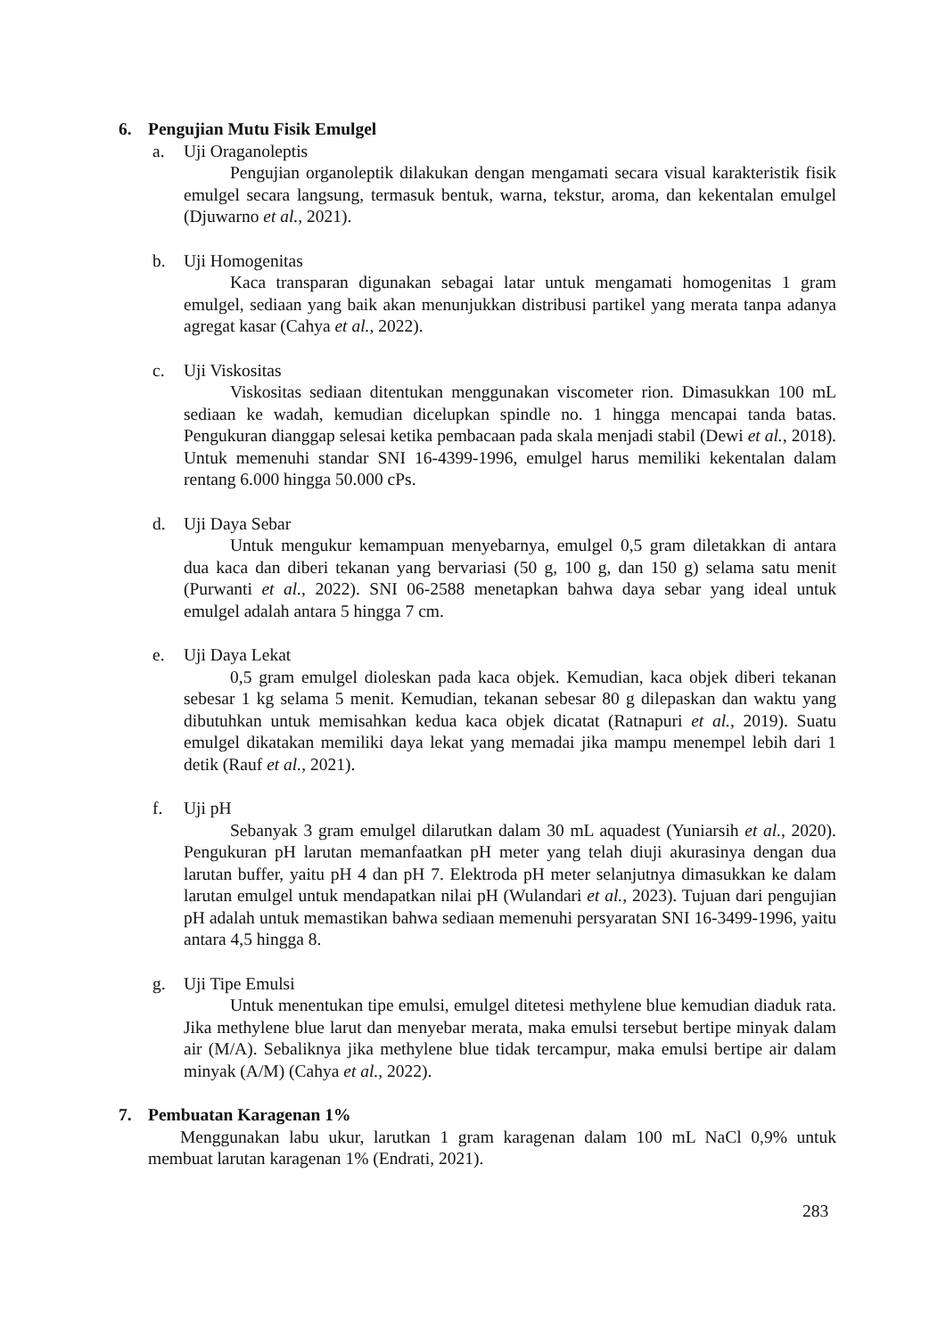6. Pengujian Mutu Fisik Emulgel
a. Uji Oraganoleptis
Pengujian organoleptik dilakukan dengan mengamati secara visual karakteristik fisik emulgel secara langsung, termasuk bentuk, warna, tekstur, aroma, dan kekentalan emulgel (Djuwarno et al., 2021).
b. Uji Homogenitas
Kaca transparan digunakan sebagai latar untuk mengamati homogenitas 1 gram emulgel, sediaan yang baik akan menunjukkan distribusi partikel yang merata tanpa adanya agregat kasar (Cahya et al., 2022).
c. Uji Viskositas
Viskositas sediaan ditentukan menggunakan viscometer rion. Dimasukkan 100 mL sediaan ke wadah, kemudian dicelupkan spindle no. 1 hingga mencapai tanda batas. Pengukuran dianggap selesai ketika pembacaan pada skala menjadi stabil (Dewi et al., 2018). Untuk memenuhi standar SNI 16-4399-1996, emulgel harus memiliki kekentalan dalam rentang 6.000 hingga 50.000 cPs.
d. Uji Daya Sebar
Untuk mengukur kemampuan menyebarnya, emulgel 0,5 gram diletakkan di antara dua kaca dan diberi tekanan yang bervariasi (50 g, 100 g, dan 150 g) selama satu menit (Purwanti et al., 2022). SNI 06-2588 menetapkan bahwa daya sebar yang ideal untuk emulgel adalah antara 5 hingga 7 cm.
e. Uji Daya Lekat
0,5 gram emulgel dioleskan pada kaca objek. Kemudian, kaca objek diberi tekanan sebesar 1 kg selama 5 menit. Kemudian, tekanan sebesar 80 g dilepaskan dan waktu yang dibutuhkan untuk memisahkan kedua kaca objek dicatat (Ratnapuri et al., 2019). Suatu emulgel dikatakan memiliki daya lekat yang memadai jika mampu menempel lebih dari 1 detik (Rauf et al., 2021).
f. Uji pH
Sebanyak 3 gram emulgel dilarutkan dalam 30 mL aquadest (Yuniarsih et al., 2020). Pengukuran pH larutan memanfaatkan pH meter yang telah diuji akurasinya dengan dua larutan buffer, yaitu pH 4 dan pH 7. Elektroda pH meter selanjutnya dimasukkan ke dalam larutan emulgel untuk mendapatkan nilai pH (Wulandari et al., 2023). Tujuan dari pengujian pH adalah untuk memastikan bahwa sediaan memenuhi persyaratan SNI 16-3499-1996, yaitu antara 4,5 hingga 8.
g. Uji Tipe Emulsi
Untuk menentukan tipe emulsi, emulgel ditetesi methylene blue kemudian diaduk rata. Jika methylene blue larut dan menyebar merata, maka emulsi tersebut bertipe minyak dalam air (M/A). Sebaliknya jika methylene blue tidak tercampur, maka emulsi bertipe air dalam minyak (A/M) (Cahya et al., 2022).
7. Pembuatan Karagenan 1%
Menggunakan labu ukur, larutkan 1 gram karagenan dalam 100 mL NaCl 0,9% untuk membuat larutan karagenan 1% (Endrati, 2021).
283